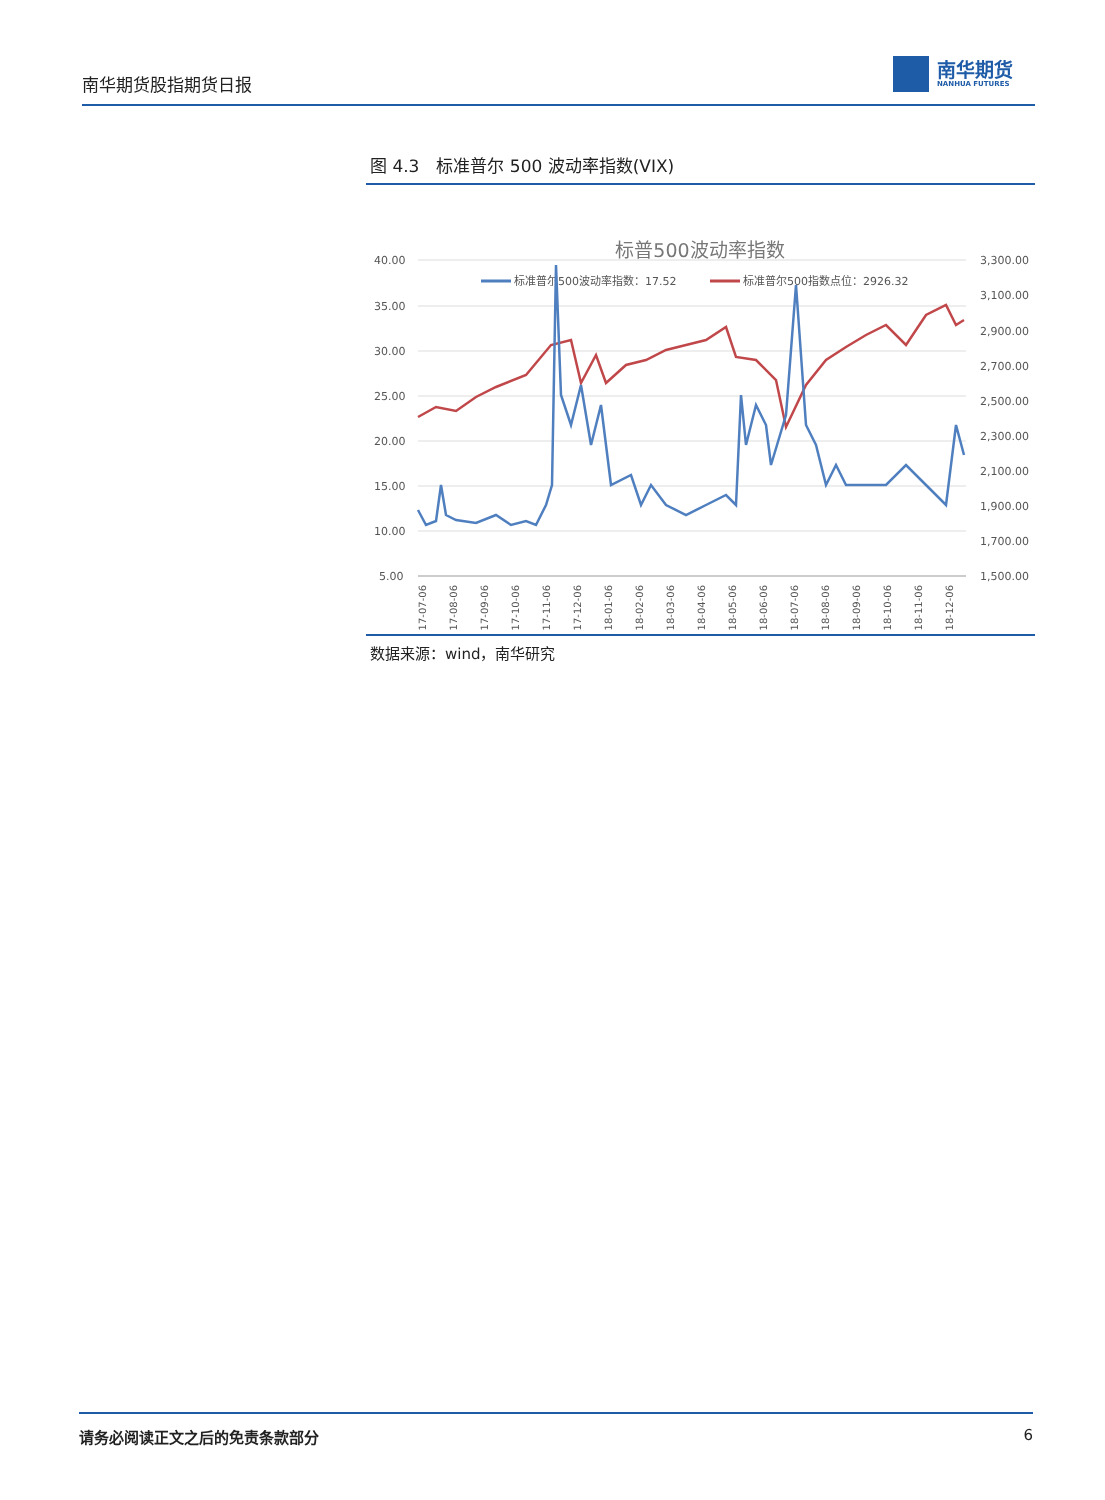南华期货股指期货日报
南华期货
NANHUA FUTURES
图 4.3　标准普尔 500 波动率指数(VIX)
标普500波动率指数
标准普尔500波动率指数：17.52
标准普尔500指数点位：2926.32
40.00
35.00
30.00
25.00
20.00
15.00
10.00
5.00
3,300.00
3,100.00
2,900.00
2,700.00
2,500.00
2,300.00
2,100.00
1,900.00
1,700.00
1,500.00
2017-07-06
2017-08-06
2017-09-06
2017-10-06
2017-11-06
2017-12-06
2018-01-06
2018-02-06
2018-03-06
2018-04-06
2018-05-06
2018-06-06
2018-07-06
2018-08-06
2018-09-06
2018-10-06
2018-11-06
2018-12-06
数据来源：wind，南华研究
请务必阅读正文之后的免责条款部分 6